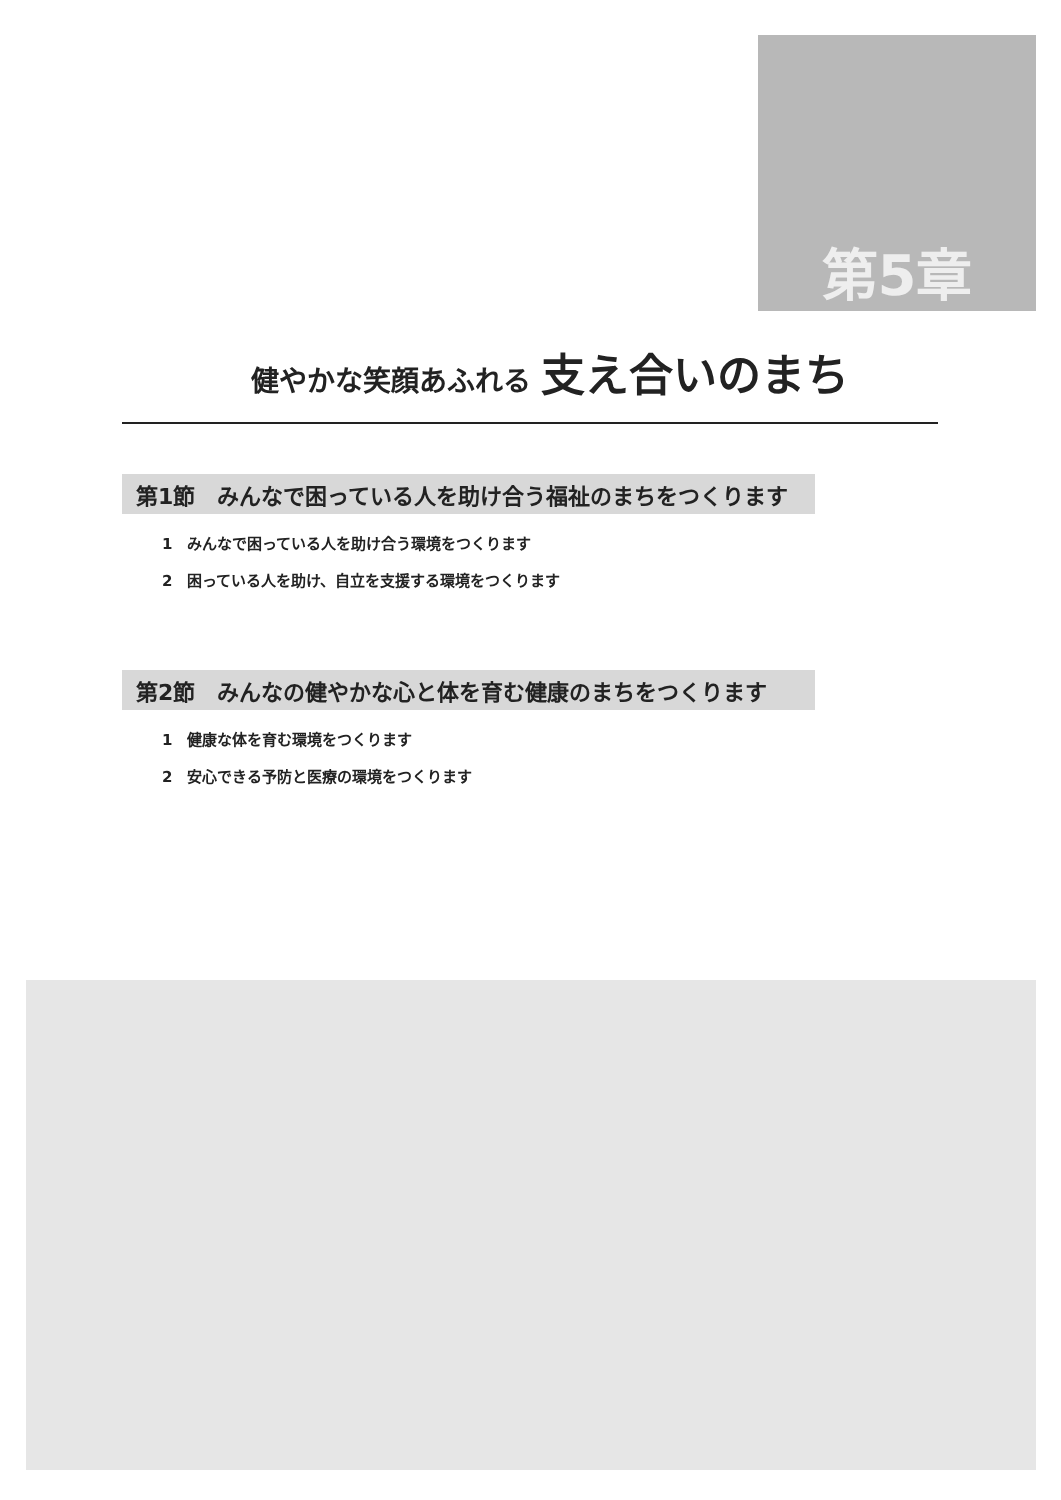第5章
健やかな笑顔あふれる 支え合いのまち
第1節　みんなで困っている人を助け合う福祉のまちをつくります
1　みんなで困っている人を助け合う環境をつくります
2　困っている人を助け、自立を支援する環境をつくります
第2節　みんなの健やかな心と体を育む健康のまちをつくります
1　健康な体を育む環境をつくります
2　安心できる予防と医療の環境をつくります